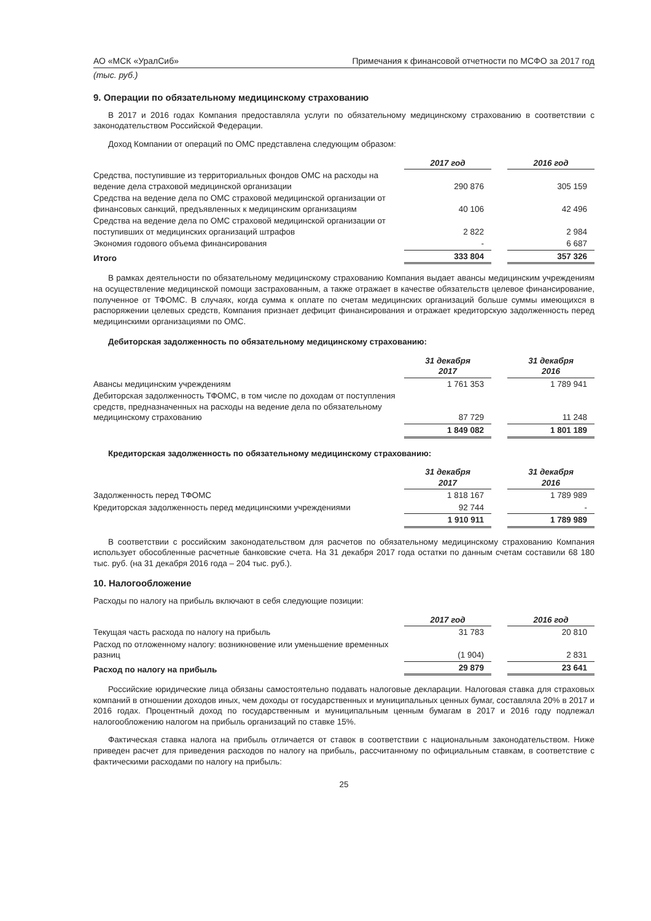АО «МСК «УралСиб» Примечания к финансовой отчетности по МСФО за 2017 год
(тыс. руб.)
9. Операции по обязательному медицинскому страхованию
В 2017 и 2016 годах Компания предоставляла услуги по обязательному медицинскому страхованию в соответствии с законодательством Российской Федерации.
Доход Компании от операций по ОМС представлена следующим образом:
| | 2017 год | | 2016 год |
| Средства, поступившие из территориальных фондов ОМС на расходы на ведение дела страховой медицинской организации | 290 876 | | 305 159 |
| Средства на ведение дела по ОМС страховой медицинской организации от финансовых санкций, предъявленных к медицинским организациям | 40 106 | | 42 496 |
| Средства на ведение дела по ОМС страховой медицинской организации от поступивших от медицинских организаций штрафов | 2 822 | | 2 984 |
| Экономия годового объема финансирования | - | | 6 687 |
| Итого | 333 804 | | 357 326 |
В рамках деятельности по обязательному медицинскому страхованию Компания выдает авансы медицинским учреждениям на осуществление медицинской помощи застрахованным, а также отражает в качестве обязательств целевое финансирование, полученное от ТФОМС. В случаях, когда сумма к оплате по счетам медицинских организаций больше суммы имеющихся в распоряжении целевых средств, Компания признает дефицит финансирования и отражает кредиторскую задолженность перед медицинскими организациями по ОМС.
Дебиторская задолженность по обязательному медицинскому страхованию:
| | 31 декабря 2017 | | 31 декабря 2016 |
| Авансы медицинским учреждениям | 1 761 353 | | 1 789 941 |
| Дебиторская задолженность ТФОМС, в том числе по доходам от поступления средств, предназначенных на расходы на ведение дела по обязательному медицинскому страхованию | 87 729 | | 11 248 |
| | 1 849 082 | | 1 801 189 |
Кредиторская задолженность по обязательному медицинскому страхованию:
| | 31 декабря 2017 | | 31 декабря 2016 |
| Задолженность перед ТФОМС | 1 818 167 | | 1 789 989 |
| Кредиторская задолженность перед медицинскими учреждениями | 92 744 | | - |
| | 1 910 911 | | 1 789 989 |
В соответствии с российским законодательством для расчетов по обязательному медицинскому страхованию Компания использует обособленные расчетные банковские счета. На 31 декабря 2017 года остатки по данным счетам составили 68 180 тыс. руб. (на 31 декабря 2016 года – 204 тыс. руб.).
10. Налогообложение
Расходы по налогу на прибыль включают в себя следующие позиции:
| | 2017 год | | 2016 год |
| Текущая часть расхода по налогу на прибыль | 31 783 | | 20 810 |
| Расход по отложенному налогу: возникновение или уменьшение временных разниц | (1 904) | | 2 831 |
| Расход по налогу на прибыль | 29 879 | | 23 641 |
Российские юридические лица обязаны самостоятельно подавать налоговые декларации. Налоговая ставка для страховых компаний в отношении доходов иных, чем доходы от государственных и муниципальных ценных бумаг, составляла 20% в 2017 и 2016 годах. Процентный доход по государственным и муниципальным ценным бумагам в 2017 и 2016 году подлежал налогообложению налогом на прибыль организаций по ставке 15%.
Фактическая ставка налога на прибыль отличается от ставок в соответствии с национальным законодательством. Ниже приведен расчет для приведения расходов по налогу на прибыль, рассчитанному по официальным ставкам, в соответствие с фактическими расходами по налогу на прибыль:
25